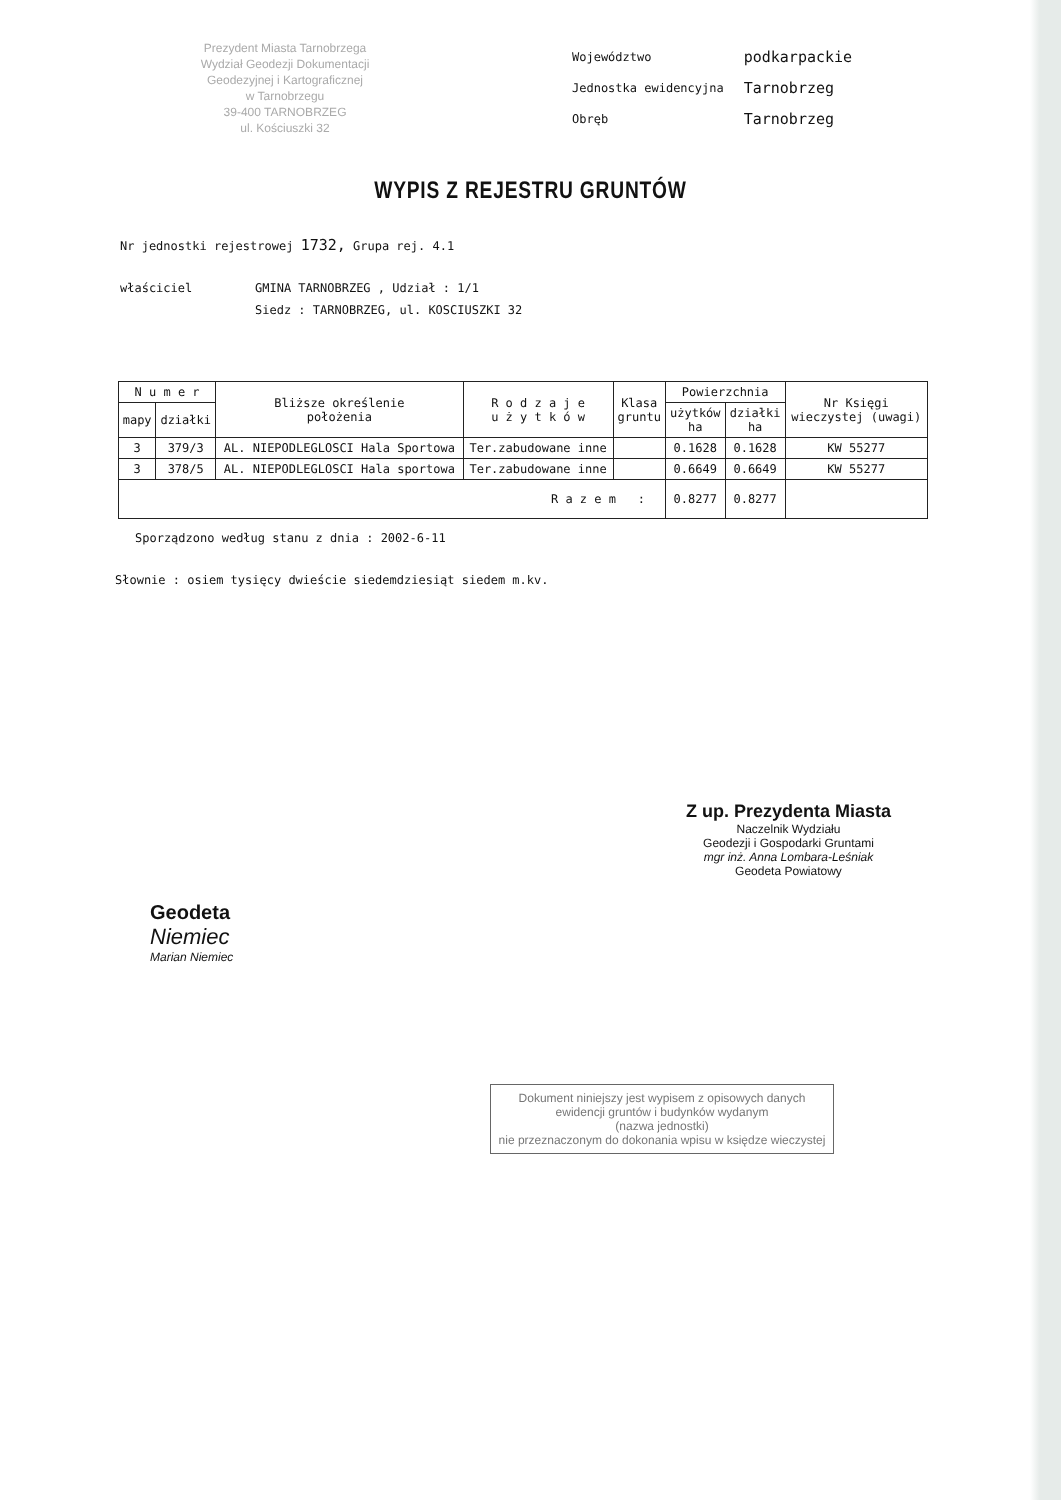Prezydent Miasta Tarnobrzega
Wydział Geodezji Dokumentacji
Geodezyjnej i Kartograficznej
w Tarnobrzegu
39-400 TARNOBRZEG
ul. Kościuszki 32
| Województwo | podkarpackie |
| Jednostka ewidencyjna | Tarnobrzeg |
| Obręb | Tarnobrzeg |
WYPIS Z REJESTRU GRUNTÓW
Nr jednostki rejestrowej 1732, Grupa rej. 4.1
właściciel GMINA TARNOBRZEG , Udział : 1/1
Siedz : TARNOBRZEG, ul. KOSCIUSZKI 32
| N u m e r | | Bliższe określenie położenia | R o d z a j e u ż y t k ó w | Klasa gruntu | Powierzchnia | | Nr Księgi wieczystej (uwagi) |
| --- | --- | --- | --- | --- | --- | --- | --- |
| mapy | działki | | | | użytków ha | działki ha | |
| 3 | 379/3 | AL. NIEPODLEGLOSCI Hala Sportowa | Ter.zabudowane inne | | 0.1628 | 0.1628 | KW 55277 |
| 3 | 378/5 | AL. NIEPODLEGLOSCI Hala sportowa | Ter.zabudowane inne | | 0.6649 | 0.6649 | KW 55277 |
| R a z e m : | | | | | 0.8277 | 0.8277 | |
Sporządzono według stanu z dnia : 2002-6-11
Słownie : osiem tysięcy dwieście siedemdziesiąt siedem m.kv.
Geodeta
Niemiec
Marian Niemiec
Z up. Prezydenta Miasta
Naczelnik Wydziału
Geodezji i Gospodarki Gruntami
mgr inż. Anna Lombara-Leśniak
Geodeta Powiatowy
Dokument niniejszy jest wypisem z opisowych danych ewidencji gruntów i budynków wydanym
(nazwa jednostki)
nie przeznaczonym do dokonania wpisu w księdze wieczystej